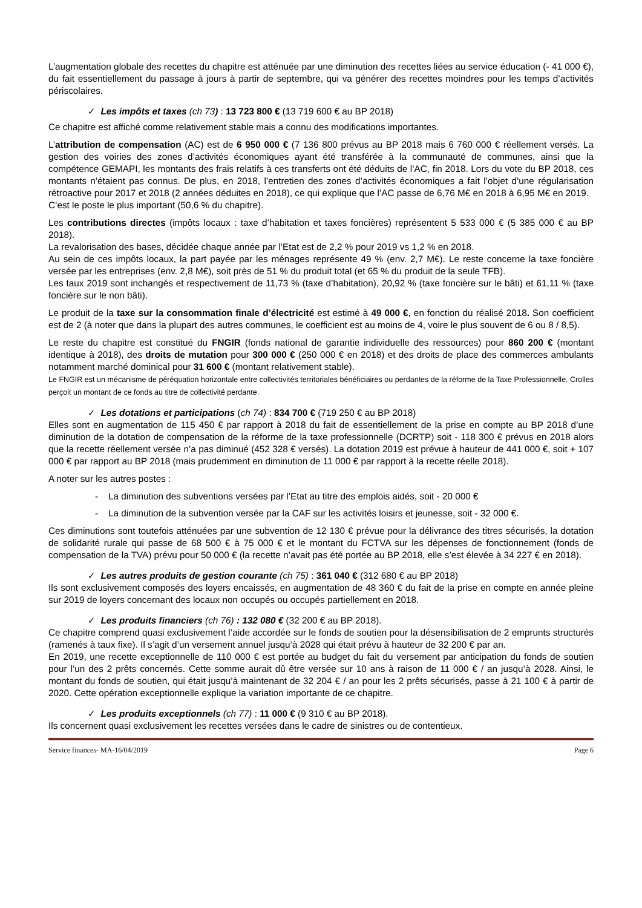L’augmentation globale des recettes du chapitre est atténuée par une diminution des recettes liées au service éducation (- 41 000 €), du fait essentiellement du passage à jours à partir de septembre, qui va générer des recettes moindres pour les temps d’activités périscolaires.
✓ Les impôts et taxes (ch 73) : 13 723 800 € (13 719 600 € au BP 2018)
Ce chapitre est affiché comme relativement stable mais a connu des modifications importantes.
L’attribution de compensation (AC) est de 6 950 000 € (7 136 800 prévus au BP 2018 mais 6 760 000 € réellement versés. La gestion des voiries des zones d’activités économiques ayant été transférée à la communauté de communes, ainsi que la compétence GEMAPI, les montants des frais relatifs à ces transferts ont été déduits de l’AC, fin 2018. Lors du vote du BP 2018, ces montants n’étaient pas connus. De plus, en 2018, l’entretien des zones d’activités économiques a fait l’objet d’une régularisation rétroactive pour 2017 et 2018 (2 années déduites en 2018), ce qui explique que l’AC passe de 6,76 M€ en 2018 à 6,95 M€ en 2019.
C’est le poste le plus important (50,6 % du chapitre).
Les contributions directes (impôts locaux : taxe d’habitation et taxes foncières) représentent 5 533 000 € (5 385 000 € au BP 2018).
La revalorisation des bases, décidée chaque année par l’Etat est de 2,2 % pour 2019 vs 1,2 % en 2018.
Au sein de ces impôts locaux, la part payée par les ménages représente 49 % (env. 2,7 M€). Le reste concerne la taxe foncière versée par les entreprises (env. 2,8 M€), soit près de 51 % du produit total (et 65 % du produit de la seule TFB).
Les taux 2019 sont inchangés et respectivement de 11,73 % (taxe d’habitation), 20,92 % (taxe foncière sur le bâti) et 61,11 % (taxe foncière sur le non bâti).
Le produit de la taxe sur la consommation finale d’électricité est estimé à 49 000 €, en fonction du réalisé 2018. Son coefficient est de 2 (à noter que dans la plupart des autres communes, le coefficient est au moins de 4, voire le plus souvent de 6 ou 8 / 8,5).
Le reste du chapitre est constitué du FNGIR (fonds national de garantie individuelle des ressources) pour 860 200 € (montant identique à 2018), des droits de mutation pour 300 000 € (250 000 € en 2018) et des droits de place des commerces ambulants notamment marché dominical pour 31 600 € (montant relativement stable).
Le FNGIR est un mécanisme de péréquation horizontale entre collectivités territoriales bénéficiaires ou perdantes de la réforme de la Taxe Professionnelle. Crolles perçoit un montant de ce fonds au titre de collectivité perdante.
✓ Les dotations et participations (ch 74) : 834 700 € (719 250 € au BP 2018)
Elles sont en augmentation de 115 450 € par rapport à 2018 du fait de essentiellement de la prise en compte au BP 2018 d’une diminution de la dotation de compensation de la réforme de la taxe professionnelle (DCRTP) soit - 118 300 € prévus en 2018 alors que la recette réellement versée n’a pas diminué (452 328 € versés). La dotation 2019 est prévue à hauteur de 441 000 €, soit + 107 000 € par rapport au BP 2018 (mais prudemment en diminution de 11 000 € par rapport à la recette réelle 2018).
A noter sur les autres postes :
- La diminution des subventions versées par l’Etat au titre des emplois aidés, soit - 20 000 €
- La diminution de la subvention versée par la CAF sur les activités loisirs et jeunesse, soit - 32 000 €.
Ces diminutions sont toutefois atténuées par une subvention de 12 130 € prévue pour la délivrance des titres sécurisés, la dotation de solidarité rurale qui passe de 68 500 € à 75 000 € et le montant du FCTVA sur les dépenses de fonctionnement (fonds de compensation de la TVA) prévu pour 50 000 € (la recette n’avait pas été portée au BP 2018, elle s’est élevée à 34 227 € en 2018).
✓ Les autres produits de gestion courante (ch 75) : 361 040 € (312 680 € au BP 2018)
Ils sont exclusivement composés des loyers encaissés, en augmentation de 48 360 € du fait de la prise en compte en année pleine sur 2019 de loyers concernant des locaux non occupés ou occupés partiellement en 2018.
✓ Les produits financiers (ch 76) : 132 080 € (32 200 € au BP 2018).
Ce chapitre comprend quasi exclusivement l’aide accordée sur le fonds de soutien pour la désensibilisation de 2 emprunts structurés (ramenés à taux fixe). Il s’agit d’un versement annuel jusqu’à 2028 qui était prévu à hauteur de 32 200 € par an.
En 2019, une recette exceptionnelle de 110 000 € est portée au budget du fait du versement par anticipation du fonds de soutien pour l’un des 2 prêts concernés. Cette somme aurait dû être versée sur 10 ans à raison de 11 000 € / an jusqu’à 2028. Ainsi, le montant du fonds de soutien, qui était jusqu’à maintenant de 32 204 € / an pour les 2 prêts sécurisés, passe à 21 100 € à partir de 2020. Cette opération exceptionnelle explique la variation importante de ce chapitre.
✓ Les produits exceptionnels (ch 77) : 11 000 € (9 310 € au BP 2018).
Ils concernent quasi exclusivement les recettes versées dans le cadre de sinistres ou de contentieux.
Service finances- MA-16/04/2019 Page 6